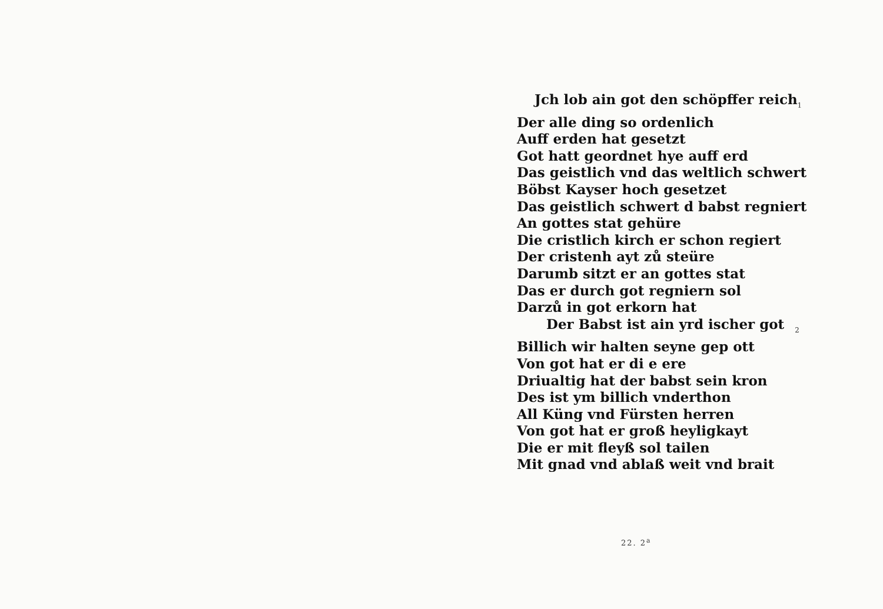Jch lob ain got den schöpffer reich 1
Der alle ding so ordenlich
Auff erden hat gesetzt
Got hatt geordnet hye auff erd
Das geistlich vnd das weltlich schwert
Böbst Kayser hoch gesetzet
Das geistlich schwert d babst regniert
An gottes stat gehüre
Die cristlich kirch er schon regiert
Der cristenh ayt zů steüre
Darumb sitzt er an gottes stat
Das er durch got regniern sol
Darzů in got erkorn hat
Der Babst ist ain yrd ischer got 2
Billich wir halten seyne gep ott
Von got hat er di e ere
Driualtig hat der babst sein kron
Des ist ym billich vnderthon
All Küng vnd Fürsten herren
Von got hat er groß heyligkayt
Die er mit fleyß sol tailen
Mit gnad vnd ablaß weit vnd brait
22. 2<sup>a</sup>